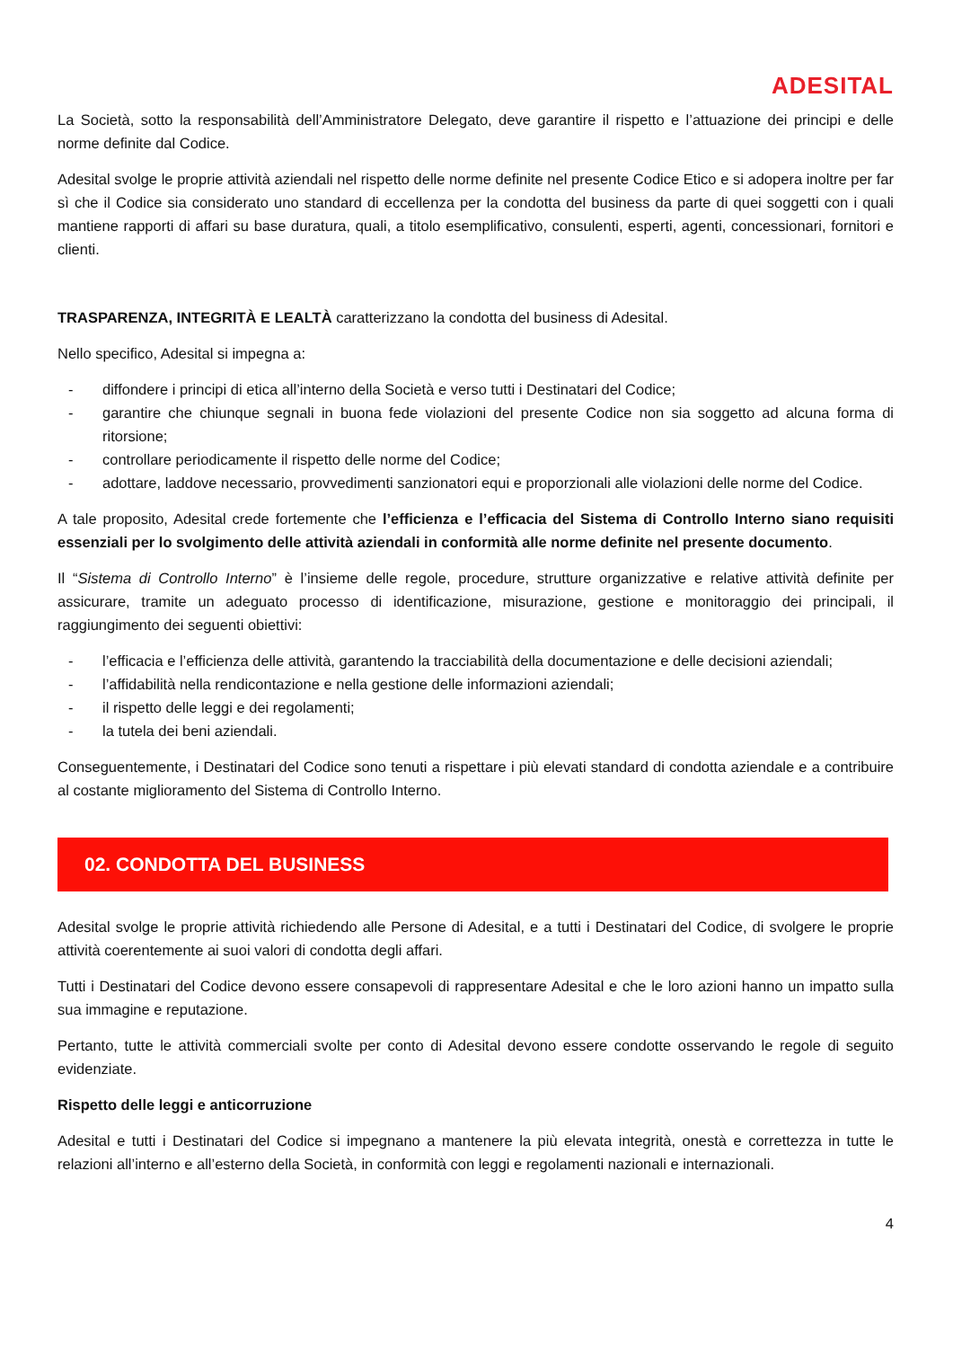ADESITAL
La Società, sotto la responsabilità dell’Amministratore Delegato, deve garantire il rispetto e l’attuazione dei principi e delle norme definite dal Codice.
Adesital svolge le proprie attività aziendali nel rispetto delle norme definite nel presente Codice Etico e si adopera inoltre per far sì che il Codice sia considerato uno standard di eccellenza per la condotta del business da parte di quei soggetti con i quali mantiene rapporti di affari su base duratura, quali, a titolo esemplificativo, consulenti, esperti, agenti, concessionari, fornitori e clienti.
TRASPARENZA, INTEGRITÀ E LEALTÀ caratterizzano la condotta del business di Adesital.
Nello specifico, Adesital si impegna a:
- diffondere i principi di etica all’interno della Società e verso tutti i Destinatari del Codice;
- garantire che chiunque segnali in buona fede violazioni del presente Codice non sia soggetto ad alcuna forma di ritorsione;
- controllare periodicamente il rispetto delle norme del Codice;
- adottare, laddove necessario, provvedimenti sanzionatori equi e proporzionali alle violazioni delle norme del Codice.
A tale proposito, Adesital crede fortemente che l’efficienza e l’efficacia del Sistema di Controllo Interno siano requisiti essenziali per lo svolgimento delle attività aziendali in conformità alle norme definite nel presente documento.
Il “Sistema di Controllo Interno” è l’insieme delle regole, procedure, strutture organizzative e relative attività definite per assicurare, tramite un adeguato processo di identificazione, misurazione, gestione e monitoraggio dei principali, il raggiungimento dei seguenti obiettivi:
- l’efficacia e l’efficienza delle attività, garantendo la tracciabilità della documentazione e delle decisioni aziendali;
- l’affidabilità nella rendicontazione e nella gestione delle informazioni aziendali;
- il rispetto delle leggi e dei regolamenti;
- la tutela dei beni aziendali.
Conseguentemente, i Destinatari del Codice sono tenuti a rispettare i più elevati standard di condotta aziendale e a contribuire al costante miglioramento del Sistema di Controllo Interno.
02. CONDOTTA DEL BUSINESS
Adesital svolge le proprie attività richiedendo alle Persone di Adesital, e a tutti i Destinatari del Codice, di svolgere le proprie attività coerentemente ai suoi valori di condotta degli affari.
Tutti i Destinatari del Codice devono essere consapevoli di rappresentare Adesital e che le loro azioni hanno un impatto sulla sua immagine e reputazione.
Pertanto, tutte le attività commerciali svolte per conto di Adesital devono essere condotte osservando le regole di seguito evidenziate.
Rispetto delle leggi e anticorruzione
Adesital e tutti i Destinatari del Codice si impegnano a mantenere la più elevata integrità, onestà e correttezza in tutte le relazioni all’interno e all’esterno della Società, in conformità con leggi e regolamenti nazionali e internazionali.
4